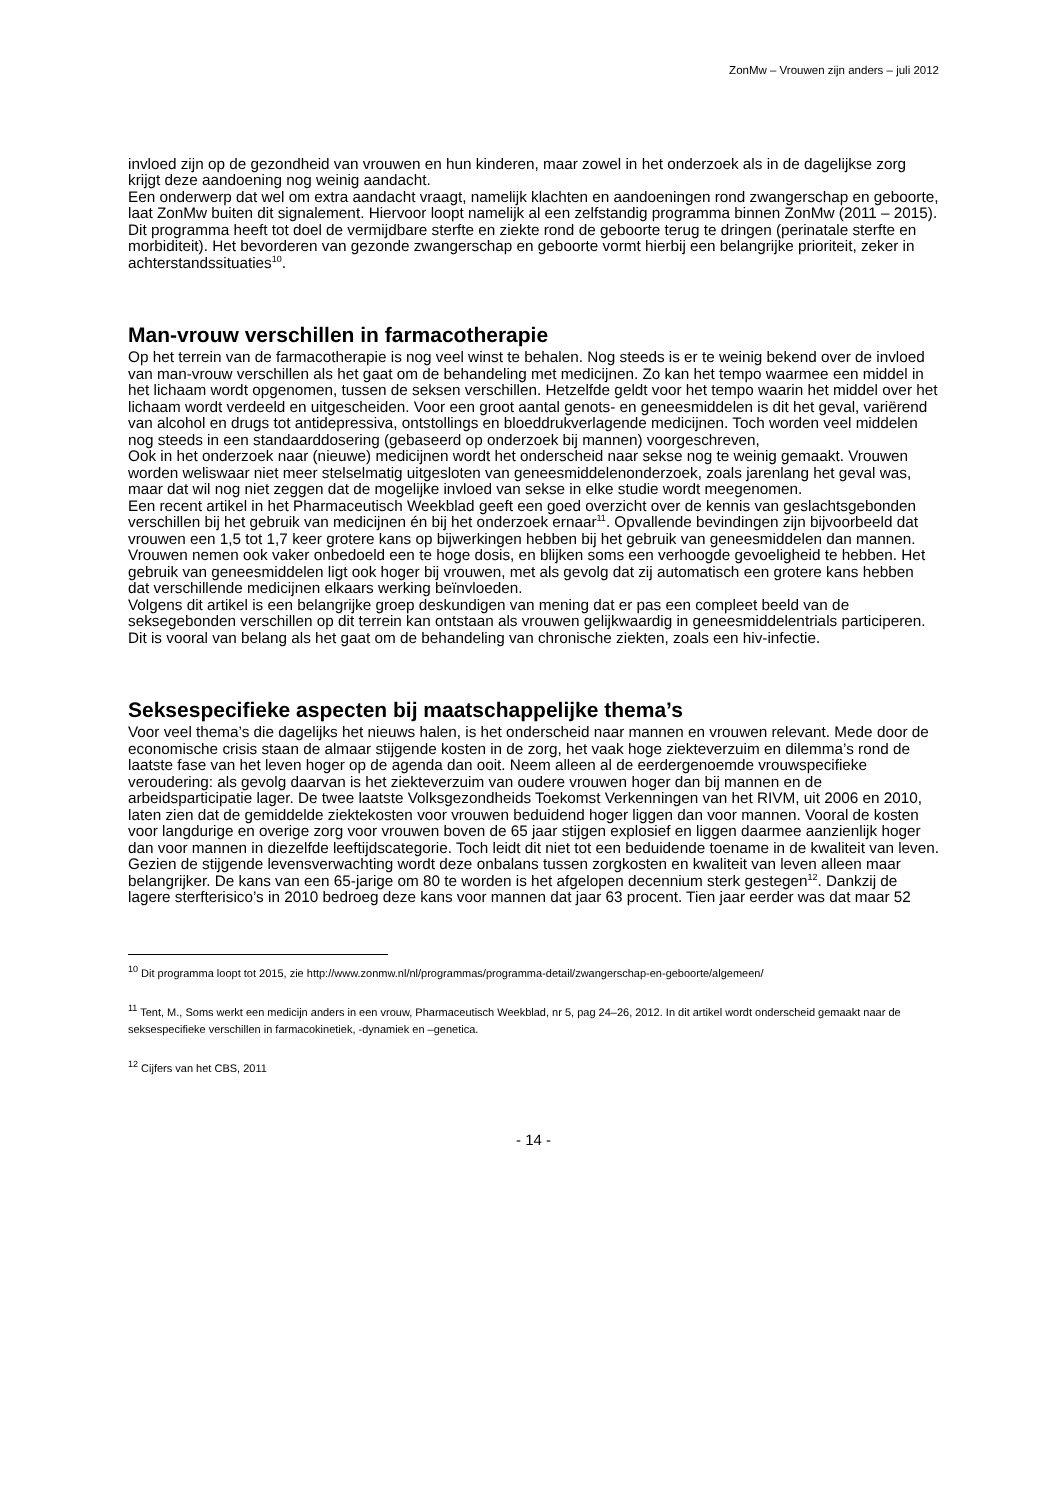ZonMw – Vrouwen zijn anders – juli 2012
invloed zijn op de gezondheid van vrouwen en hun kinderen, maar zowel in het onderzoek als in de dagelijkse zorg krijgt deze aandoening nog weinig aandacht.
Een onderwerp dat wel om extra aandacht vraagt, namelijk klachten en aandoeningen rond zwangerschap en geboorte, laat ZonMw buiten dit signalement. Hiervoor loopt namelijk al een zelfstandig programma binnen ZonMw (2011 – 2015). Dit programma heeft tot doel de vermijdbare sterfte en ziekte rond de geboorte terug te dringen (perinatale sterfte en morbiditeit). Het bevorderen van gezonde zwangerschap en geboorte vormt hierbij een belangrijke prioriteit, zeker in achterstandssituaties<sup>10</sup>.
Man-vrouw verschillen in farmacotherapie
Op het terrein van de farmacotherapie is nog veel winst te behalen. Nog steeds is er te weinig bekend over de invloed van man-vrouw verschillen als het gaat om de behandeling met medicijnen. Zo kan het tempo waarmee een middel in het lichaam wordt opgenomen, tussen de seksen verschillen. Hetzelfde geldt voor het tempo waarin het middel over het lichaam wordt verdeeld en uitgescheiden. Voor een groot aantal genots- en geneesmiddelen is dit het geval, variërend van alcohol en drugs tot antidepressiva, ontstollings en bloeddrukverlagende medicijnen. Toch worden veel middelen nog steeds in een standaarddosering (gebaseerd op onderzoek bij mannen) voorgeschreven,
Ook in het onderzoek naar (nieuwe) medicijnen wordt het onderscheid naar sekse nog te weinig gemaakt. Vrouwen worden weliswaar niet meer stelselmatig uitgesloten van geneesmiddelenonderzoek, zoals jarenlang het geval was, maar dat wil nog niet zeggen dat de mogelijke invloed van sekse in elke studie wordt meegenomen.
Een recent artikel in het Pharmaceutisch Weekblad geeft een goed overzicht over de kennis van geslachtsgebonden verschillen bij het gebruik van medicijnen én bij het onderzoek ernaar<sup>11</sup>. Opvallende bevindingen zijn bijvoorbeeld dat vrouwen een 1,5 tot 1,7 keer grotere kans op bijwerkingen hebben bij het gebruik van geneesmiddelen dan mannen. Vrouwen nemen ook vaker onbedoeld een te hoge dosis, en blijken soms een verhoogde gevoeligheid te hebben. Het gebruik van geneesmiddelen ligt ook hoger bij vrouwen, met als gevolg dat zij automatisch een grotere kans hebben dat verschillende medicijnen elkaars werking beïnvloeden.
Volgens dit artikel is een belangrijke groep deskundigen van mening dat er pas een compleet beeld van de seksegebonden verschillen op dit terrein kan ontstaan als vrouwen gelijkwaardig in geneesmiddelentrials participeren. Dit is vooral van belang als het gaat om de behandeling van chronische ziekten, zoals een hiv-infectie.
Seksespecifieke aspecten bij maatschappelijke thema’s
Voor veel thema’s die dagelijks het nieuws halen, is het onderscheid naar mannen en vrouwen relevant. Mede door de economische crisis staan de almaar stijgende kosten in de zorg, het vaak hoge ziekteverzuim en dilemma’s rond de laatste fase van het leven hoger op de agenda dan ooit. Neem alleen al de eerdergenoemde vrouwspecifieke veroudering: als gevolg daarvan is het ziekteverzuim van oudere vrouwen hoger dan bij mannen en de arbeidsparticipatie lager. De twee laatste Volksgezondheids Toekomst Verkenningen van het RIVM, uit 2006 en 2010, laten zien dat de gemiddelde ziektekosten voor vrouwen beduidend hoger liggen dan voor mannen. Vooral de kosten voor langdurige en overige zorg voor vrouwen boven de 65 jaar stijgen explosief en liggen daarmee aanzienlijk hoger dan voor mannen in diezelfde leeftijdscategorie. Toch leidt dit niet tot een beduidende toename in de kwaliteit van leven. Gezien de stijgende levensverwachting wordt deze onbalans tussen zorgkosten en kwaliteit van leven alleen maar belangrijker. De kans van een 65-jarige om 80 te worden is het afgelopen decennium sterk gestegen<sup>12</sup>. Dankzij de lagere sterfterisico’s in 2010 bedroeg deze kans voor mannen dat jaar 63 procent. Tien jaar eerder was dat maar 52
<sup>10</sup> Dit programma loopt tot 2015, zie http://www.zonmw.nl/nl/programmas/programma-detail/zwangerschap-en-geboorte/algemeen/
<sup>11</sup> Tent, M., Soms werkt een medicijn anders in een vrouw, Pharmaceutisch Weekblad, nr 5, pag 24–26, 2012. In dit artikel wordt onderscheid gemaakt naar de seksespecifieke verschillen in farmacokinetiek, -dynamiek en –genetica.
<sup>12</sup> Cijfers van het CBS, 2011
- 14 -